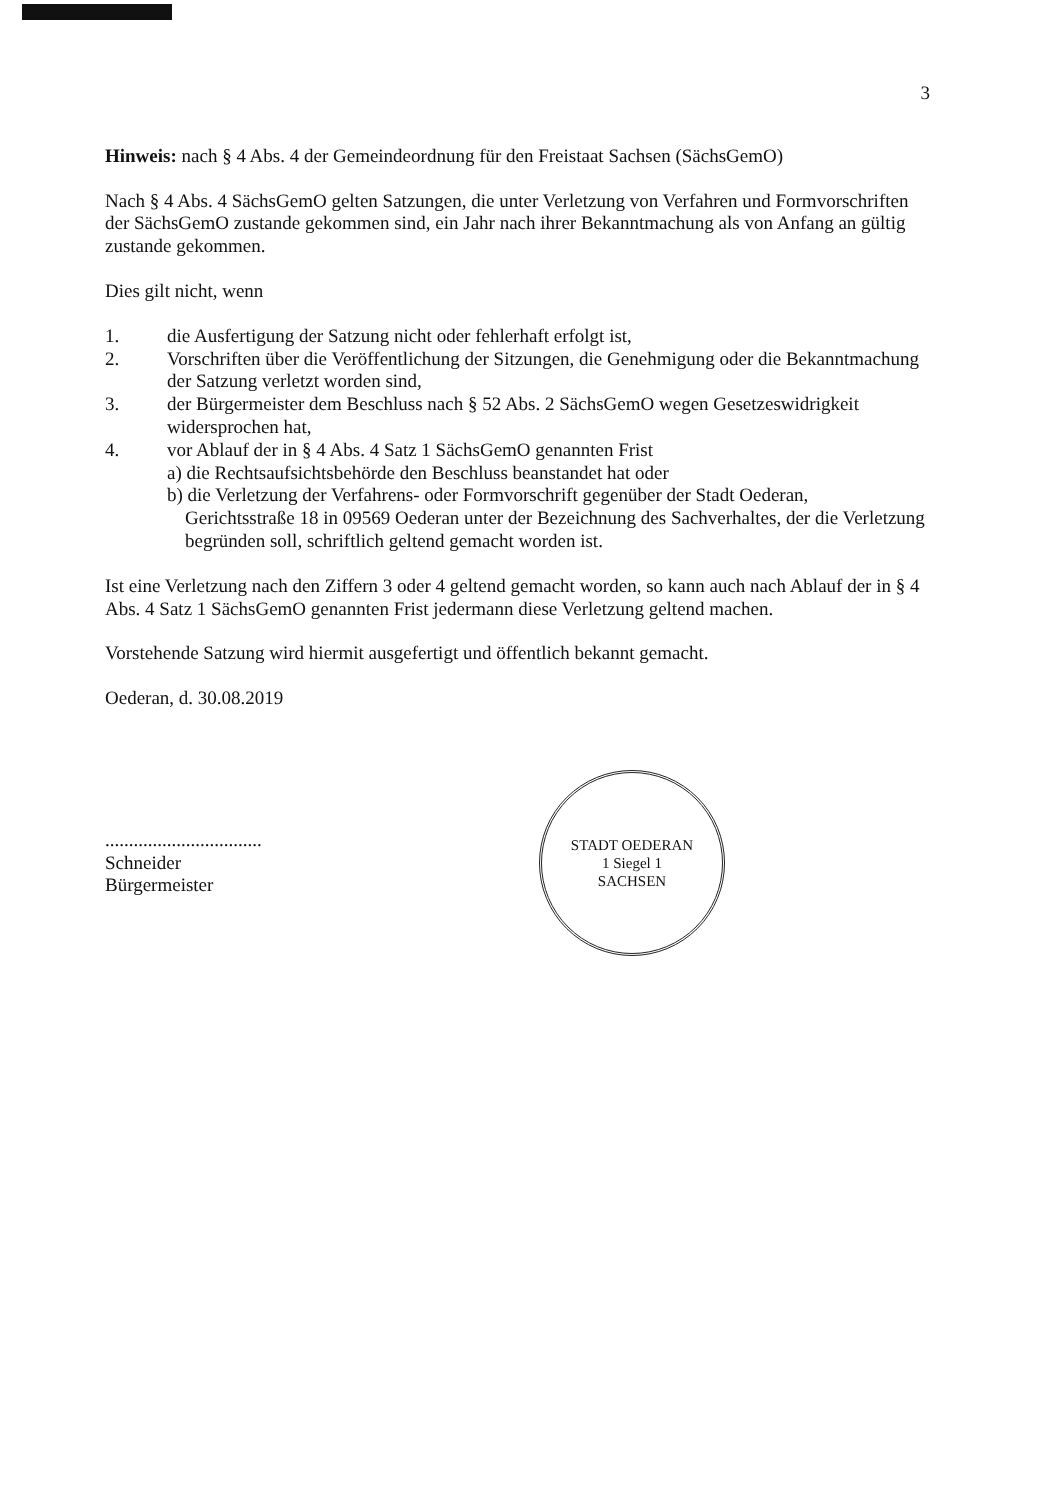3
Hinweis: nach § 4 Abs. 4 der Gemeindeordnung für den Freistaat Sachsen (SächsGemO)
Nach § 4 Abs. 4 SächsGemO gelten Satzungen, die unter Verletzung von Verfahren und Formvorschriften der SächsGemO zustande gekommen sind, ein Jahr nach ihrer Bekanntmachung als von Anfang an gültig zustande gekommen.
Dies gilt nicht, wenn
1. die Ausfertigung der Satzung nicht oder fehlerhaft erfolgt ist,
2. Vorschriften über die Veröffentlichung der Sitzungen, die Genehmigung oder die Bekanntmachung der Satzung verletzt worden sind,
3. der Bürgermeister dem Beschluss nach § 52 Abs. 2 SächsGemO wegen Gesetzeswidrigkeit widersprochen hat,
4. vor Ablauf der in § 4 Abs. 4 Satz 1 SächsGemO genannten Frist
a) die Rechtsaufsichtsbehörde den Beschluss beanstandet hat oder
b) die Verletzung der Verfahrens- oder Formvorschrift gegenüber der Stadt Oederan,
Gerichtsstraße 18 in 09569 Oederan unter der Bezeichnung des Sachverhaltes, der die Verletzung begründen soll, schriftlich geltend gemacht worden ist.
Ist eine Verletzung nach den Ziffern 3 oder 4 geltend gemacht worden, so kann auch nach Ablauf der in § 4 Abs. 4 Satz 1 SächsGemO genannten Frist jedermann diese Verletzung geltend machen.
Vorstehende Satzung wird hiermit ausgefertigt und öffentlich bekannt gemacht.
Oederan, d. 30.08.2019
.................................
Schneider
Bürgermeister
STADT OEDERAN
1 Siegel 1
SACHSEN